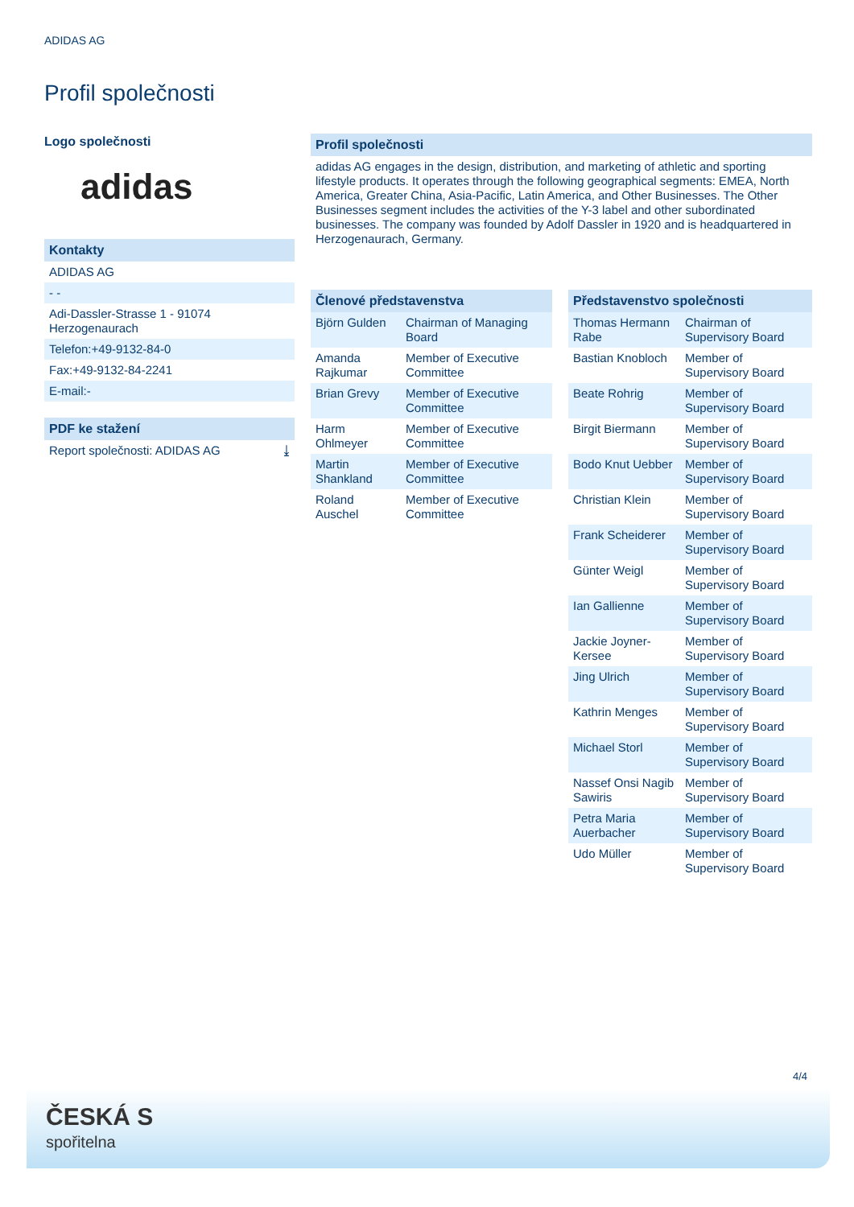ADIDAS AG
Profil společnosti
Logo společnosti
adidas
Kontakty
ADIDAS AG
- -
Adi-Dassler-Strasse 1 - 91074 Herzogenaurach
Telefon:+49-9132-84-0
Fax:+49-9132-84-2241
E-mail:-
PDF ke stažení
Report společnosti: ADIDAS AG ⤓
Profil společnosti
adidas AG engages in the design, distribution, and marketing of athletic and sporting lifestyle products. It operates through the following geographical segments: EMEA, North America, Greater China, Asia-Pacific, Latin America, and Other Businesses. The Other Businesses segment includes the activities of the Y-3 label and other subordinated businesses. The company was founded by Adolf Dassler in 1920 and is headquartered in Herzogenaurach, Germany.
Členové představenstva
| Björn Gulden | Chairman of Managing Board |
| Amanda Rajkumar | Member of Executive Committee |
| Brian Grevy | Member of Executive Committee |
| Harm Ohlmeyer | Member of Executive Committee |
| Martin Shankland | Member of Executive Committee |
| Roland Auschel | Member of Executive Committee |
Představenstvo společnosti
| Thomas Hermann Rabe | Chairman of Supervisory Board |
| Bastian Knobloch | Member of Supervisory Board |
| Beate Rohrig | Member of Supervisory Board |
| Birgit Biermann | Member of Supervisory Board |
| Bodo Knut Uebber | Member of Supervisory Board |
| Christian Klein | Member of Supervisory Board |
| Frank Scheiderer | Member of Supervisory Board |
| Günter Weigl | Member of Supervisory Board |
| Ian Gallienne | Member of Supervisory Board |
| Jackie Joyner-Kersee | Member of Supervisory Board |
| Jing Ulrich | Member of Supervisory Board |
| Kathrin Menges | Member of Supervisory Board |
| Michael Storl | Member of Supervisory Board |
| Nassef Onsi Nagib Sawiris | Member of Supervisory Board |
| Petra Maria Auerbacher | Member of Supervisory Board |
| Udo Müller | Member of Supervisory Board |
4/4
ČESKÁ S
spořitelna